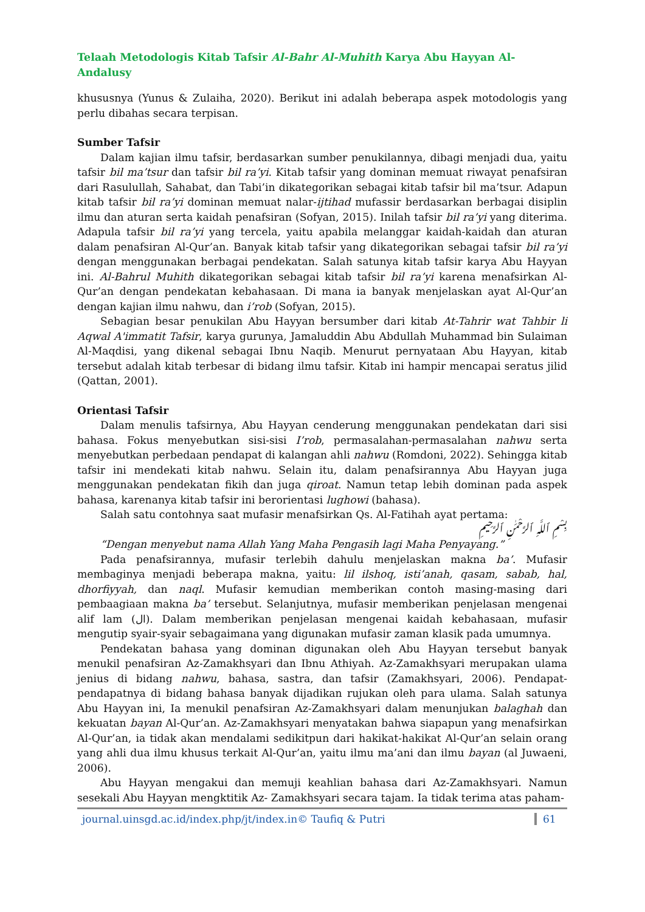Telaah Metodologis Kitab Tafsir Al-Bahr Al-Muhith Karya Abu Hayyan Al-Andalusy
khususnya (Yunus & Zulaiha, 2020). Berikut ini adalah beberapa aspek motodologis yang perlu dibahas secara terpisan.
Sumber Tafsir
Dalam kajian ilmu tafsir, berdasarkan sumber penukilannya, dibagi menjadi dua, yaitu tafsir bil ma’tsur dan tafsir bil ra’yi. Kitab tafsir yang dominan memuat riwayat penafsiran dari Rasulullah, Sahabat, dan Tabi’in dikategorikan sebagai kitab tafsir bil ma’tsur. Adapun kitab tafsir bil ra’yi dominan memuat nalar-ijtihad mufassir berdasarkan berbagai disiplin ilmu dan aturan serta kaidah penafsiran (Sofyan, 2015). Inilah tafsir bil ra’yi yang diterima. Adapula tafsir bil ra’yi yang tercela, yaitu apabila melanggar kaidah-kaidah dan aturan dalam penafsiran Al-Qur’an. Banyak kitab tafsir yang dikategorikan sebagai tafsir bil ra’yi dengan menggunakan berbagai pendekatan. Salah satunya kitab tafsir karya Abu Hayyan ini. Al-Bahrul Muhith dikategorikan sebagai kitab tafsir bil ra’yi karena menafsirkan Al-Qur’an dengan pendekatan kebahasaan. Di mana ia banyak menjelaskan ayat Al-Qur’an dengan kajian ilmu nahwu, dan i’rob (Sofyan, 2015).
Sebagian besar penukilan Abu Hayyan bersumber dari kitab At-Tahrir wat Tahbir li Aqwal A'immatit Tafsir, karya gurunya, Jamaluddin Abu Abdullah Muhammad bin Sulaiman Al-Maqdisi, yang dikenal sebagai Ibnu Naqib. Menurut pernyataan Abu Hayyan, kitab tersebut adalah kitab terbesar di bidang ilmu tafsir. Kitab ini hampir mencapai seratus jilid (Qattan, 2001).
Orientasi Tafsir
Dalam menulis tafsirnya, Abu Hayyan cenderung menggunakan pendekatan dari sisi bahasa. Fokus menyebutkan sisi-sisi I’rob, permasalahan-permasalahan nahwu serta menyebutkan perbedaan pendapat di kalangan ahli nahwu (Romdoni, 2022). Sehingga kitab tafsir ini mendekati kitab nahwu. Selain itu, dalam penafsirannya Abu Hayyan juga menggunakan pendekatan fikih dan juga qiroat. Namun tetap lebih dominan pada aspek bahasa, karenanya kitab tafsir ini berorientasi lughowi (bahasa).
Salah satu contohnya saat mufasir menafsirkan Qs. Al-Fatihah ayat pertama:
بِسْمِ ٱللَّهِ ٱلرَّحْمَٰنِ ٱلرَّحِيمِ
“Dengan menyebut nama Allah Yang Maha Pengasih lagi Maha Penyayang.”
Pada penafsirannya, mufasir terlebih dahulu menjelaskan makna ba’. Mufasir membaginya menjadi beberapa makna, yaitu: lil ilshoq, isti’anah, qasam, sabab, hal, dhorfiyyah, dan naql. Mufasir kemudian memberikan contoh masing-masing dari pembaagiaan makna ba’ tersebut. Selanjutnya, mufasir memberikan penjelasan mengenai alif lam (ال). Dalam memberikan penjelasan mengenai kaidah kebahasaan, mufasir mengutip syair-syair sebagaimana yang digunakan mufasir zaman klasik pada umumnya.
Pendekatan bahasa yang dominan digunakan oleh Abu Hayyan tersebut banyak menukil penafsiran Az-Zamakhsyari dan Ibnu Athiyah. Az-Zamakhsyari merupakan ulama jenius di bidang nahwu, bahasa, sastra, dan tafsir (Zamakhsyari, 2006). Pendapat-pendapatnya di bidang bahasa banyak dijadikan rujukan oleh para ulama. Salah satunya Abu Hayyan ini, Ia menukil penafsiran Az-Zamakhsyari dalam menunjukan balaghah dan kekuatan bayan Al-Qur’an. Az-Zamakhsyari menyatakan bahwa siapapun yang menafsirkan Al-Qur’an, ia tidak akan mendalami sedikitpun dari hakikat-hakikat Al-Qur’an selain orang yang ahli dua ilmu khusus terkait Al-Qur’an, yaitu ilmu ma’ani dan ilmu bayan (al Juwaeni, 2006).
Abu Hayyan mengakui dan memuji keahlian bahasa dari Az-Zamakhsyari. Namun sesekali Abu Hayyan mengktitik Az- Zamakhsyari secara tajam. Ia tidak terima atas paham-
journal.uinsgd.ac.id/index.php/jt/index.in© Taufiq & Putri 61